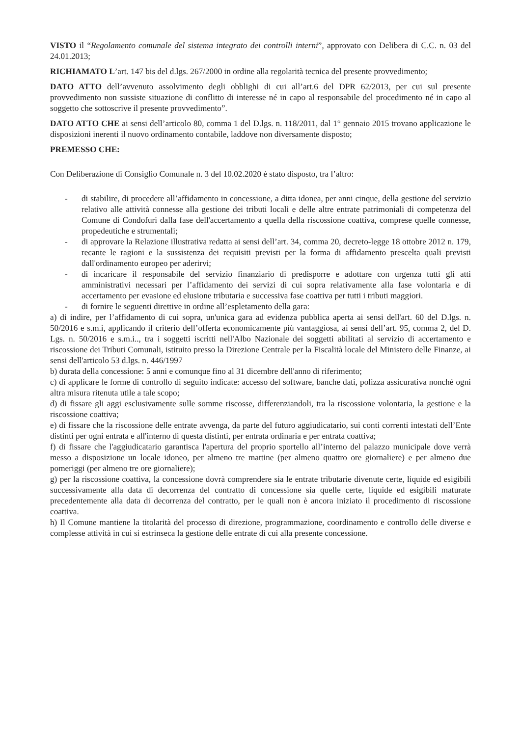VISTO il “Regolamento comunale del sistema integrato dei controlli interni”, approvato con Delibera di C.C. n. 03 del 24.01.2013;
RICHIAMATO L’art. 147 bis del d.lgs. 267/2000 in ordine alla regolarità tecnica del presente provvedimento;
DATO ATTO dell’avvenuto assolvimento degli obblighi di cui all’art.6 del DPR 62/2013, per cui sul presente provvedimento non sussiste situazione di conflitto di interesse né in capo al responsabile del procedimento né in capo al soggetto che sottoscrive il presente provvedimento”.
DATO ATTO CHE ai sensi dell’articolo 80, comma 1 del D.lgs. n. 118/2011, dal 1° gennaio 2015 trovano applicazione le disposizioni inerenti il nuovo ordinamento contabile, laddove non diversamente disposto;
PREMESSO CHE:
Con Deliberazione di Consiglio Comunale n. 3 del 10.02.2020 è stato disposto, tra l’altro:
- di stabilire, di procedere all’affidamento in concessione, a ditta idonea, per anni cinque, della gestione del servizio relativo alle attività connesse alla gestione dei tributi locali e delle altre entrate patrimoniali di competenza del Comune di Condofuri dalla fase dell'accertamento a quella della riscossione coattiva, comprese quelle connesse, propedeutiche e strumentali;
- di approvare la Relazione illustrativa redatta ai sensi dell’art. 34, comma 20, decreto-legge 18 ottobre 2012 n. 179, recante le ragioni e la sussistenza dei requisiti previsti per la forma di affidamento prescelta quali previsti dall'ordinamento europeo per aderirvi;
- di incaricare il responsabile del servizio finanziario di predisporre e adottare con urgenza tutti gli atti amministrativi necessari per l’affidamento dei servizi di cui sopra relativamente alla fase volontaria e di accertamento per evasione ed elusione tributaria e successiva fase coattiva per tutti i tributi maggiori.
- di fornire le seguenti direttive in ordine all’espletamento della gara:
a) di indire, per l’affidamento di cui sopra, un'unica gara ad evidenza pubblica aperta ai sensi dell'art. 60 del D.lgs. n. 50/2016 e s.m.i, applicando il criterio dell’offerta economicamente più vantaggiosa, ai sensi dell’art. 95, comma 2, del D. Lgs. n. 50/2016 e s.m.i.., tra i soggetti iscritti nell'Albo Nazionale dei soggetti abilitati al servizio di accertamento e riscossione dei Tributi Comunali, istituito presso la Direzione Centrale per la Fiscalità locale del Ministero delle Finanze, ai sensi dell'articolo 53 d.lgs. n. 446/1997
b) durata della concessione: 5 anni e comunque fino al 31 dicembre dell'anno di riferimento;
c) di applicare le forme di controllo di seguito indicate: accesso del software, banche dati, polizza assicurativa nonché ogni altra misura ritenuta utile a tale scopo;
d) di fissare gli aggi esclusivamente sulle somme riscosse, differenziandoli, tra la riscossione volontaria, la gestione e la riscossione coattiva;
e) di fissare che la riscossione delle entrate avvenga, da parte del futuro aggiudicatario, sui conti correnti intestati dell’Ente distinti per ogni entrata e all'interno di questa distinti, per entrata ordinaria e per entrata coattiva;
f) di fissare che l'aggiudicatario garantisca l'apertura del proprio sportello all’interno del palazzo municipale dove verrà messo a disposizione un locale idoneo, per almeno tre mattine (per almeno quattro ore giornaliere) e per almeno due pomeriggi (per almeno tre ore giornaliere);
g) per la riscossione coattiva, la concessione dovrà comprendere sia le entrate tributarie divenute certe, liquide ed esigibili successivamente alla data di decorrenza del contratto di concessione sia quelle certe, liquide ed esigibili maturate precedentemente alla data di decorrenza del contratto, per le quali non è ancora iniziato il procedimento di riscossione coattiva.
h) Il Comune mantiene la titolarità del processo di direzione, programmazione, coordinamento e controllo delle diverse e complesse attività in cui si estrinseca la gestione delle entrate di cui alla presente concessione.